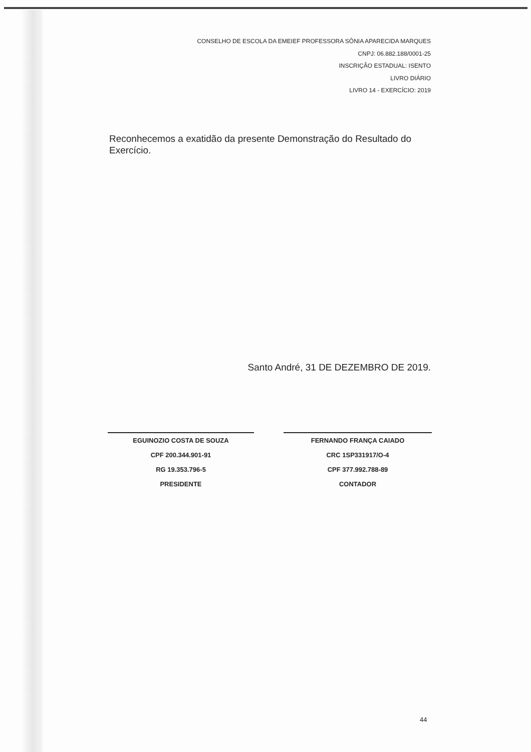CONSELHO DE ESCOLA DA EMEIEF PROFESSORA SÔNIA APARECIDA MARQUES
CNPJ: 06.882.188/0001-25
INSCRIÇÃO ESTADUAL: ISENTO
LIVRO DIÁRIO
LIVRO 14 - EXERCÍCIO: 2019
Reconhecemos a exatidão da presente Demonstração do Resultado do Exercício.
Santo André, 31 DE DEZEMBRO DE 2019.
EGUINOZIO COSTA DE SOUZA
CPF 200.344.901-91
RG 19.353.796-5
PRESIDENTE
FERNANDO FRANÇA CAIADO
CRC 1SP331917/O-4
CPF 377.992.788-89
CONTADOR
44